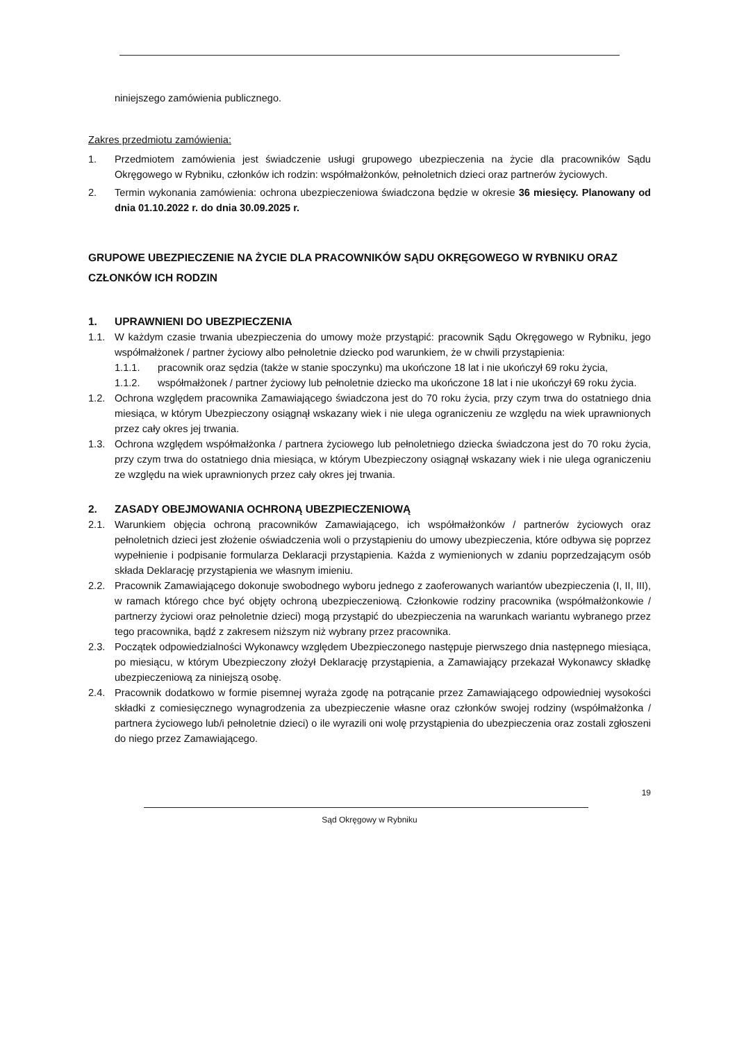niniejszego zamówienia publicznego.
Zakres przedmiotu zamówienia:
1. Przedmiotem zamówienia jest świadczenie usługi grupowego ubezpieczenia na życie dla pracowników Sądu Okręgowego w Rybniku, członków ich rodzin: współmałżonków, pełnoletnich dzieci oraz partnerów życiowych.
2. Termin wykonania zamówienia: ochrona ubezpieczeniowa świadczona będzie w okresie 36 miesięcy. Planowany od dnia 01.10.2022 r. do dnia 30.09.2025 r.
GRUPOWE UBEZPIECZENIE NA ŻYCIE DLA PRACOWNIKÓW SĄDU OKRĘGOWEGO W RYBNIKU ORAZ CZŁONKÓW ICH RODZIN
1. UPRAWNIENI DO UBEZPIECZENIA
1.1. W każdym czasie trwania ubezpieczenia do umowy może przystąpić: pracownik Sądu Okręgowego w Rybniku, jego współmałżonek / partner życiowy albo pełnoletnie dziecko pod warunkiem, że w chwili przystąpienia:
1.1.1. pracownik oraz sędzia (także w stanie spoczynku) ma ukończone 18 lat i nie ukończył 69 roku życia,
1.1.2. współmałżonek / partner życiowy lub pełnoletnie dziecko ma ukończone 18 lat i nie ukończył 69 roku życia.
1.2. Ochrona względem pracownika Zamawiającego świadczona jest do 70 roku życia, przy czym trwa do ostatniego dnia miesiąca, w którym Ubezpieczony osiągnął wskazany wiek i nie ulega ograniczeniu ze względu na wiek uprawnionych przez cały okres jej trwania.
1.3. Ochrona względem współmałżonka / partnera życiowego lub pełnoletniego dziecka świadczona jest do 70 roku życia, przy czym trwa do ostatniego dnia miesiąca, w którym Ubezpieczony osiągnął wskazany wiek i nie ulega ograniczeniu ze względu na wiek uprawnionych przez cały okres jej trwania.
2. ZASADY OBEJMOWANIA OCHRONĄ UBEZPIECZENIOWĄ
2.1. Warunkiem objęcia ochroną pracowników Zamawiającego, ich współmałżonków / partnerów życiowych oraz pełnoletnich dzieci jest złożenie oświadczenia woli o przystąpieniu do umowy ubezpieczenia, które odbywa się poprzez wypełnienie i podpisanie formularza Deklaracji przystąpienia. Każda z wymienionych w zdaniu poprzedzającym osób składa Deklarację przystąpienia we własnym imieniu.
2.2. Pracownik Zamawiającego dokonuje swobodnego wyboru jednego z zaoferowanych wariantów ubezpieczenia (I, II, III), w ramach którego chce być objęty ochroną ubezpieczeniową. Członkowie rodziny pracownika (współmałżonkowie / partnerzy życiowi oraz pełnoletnie dzieci) mogą przystąpić do ubezpieczenia na warunkach wariantu wybranego przez tego pracownika, bądź z zakresem niższym niż wybrany przez pracownika.
2.3. Początek odpowiedzialności Wykonawcy względem Ubezpieczonego następuje pierwszego dnia następnego miesiąca, po miesiącu, w którym Ubezpieczony złożył Deklarację przystąpienia, a Zamawiający przekazał Wykonawcy składkę ubezpieczeniową za niniejszą osobę.
2.4. Pracownik dodatkowo w formie pisemnej wyraża zgodę na potrącanie przez Zamawiającego odpowiedniej wysokości składki z comiesięcznego wynagrodzenia za ubezpieczenie własne oraz członków swojej rodziny (współmałżonka / partnera życiowego lub/i pełnoletnie dzieci) o ile wyrazili oni wolę przystąpienia do ubezpieczenia oraz zostali zgłoszeni do niego przez Zamawiającego.
19
Sąd Okręgowy w Rybniku